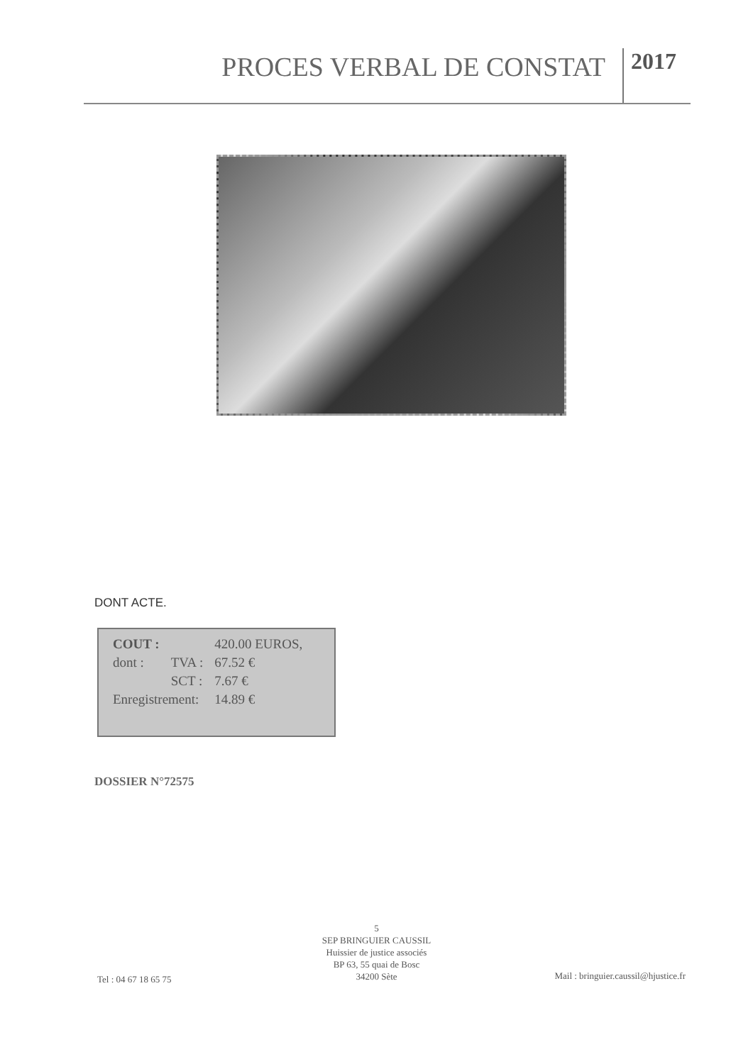PROCES VERBAL DE CONSTAT 2017
DONT ACTE.
| COUT : | | 420.00 EUROS, |
| dont : | TVA : | 67.52 € |
| | SCT : | 7.67 € |
| Enregistrement: | | 14.89 € |
DOSSIER N°72575
5
SEP BRINGUIER CAUSSIL
Huissier de justice associés
BP 63, 55 quai de Bosc
34200 Sète
Tel : 04 67 18 65 75
Mail : bringuier.caussil@hjustice.fr